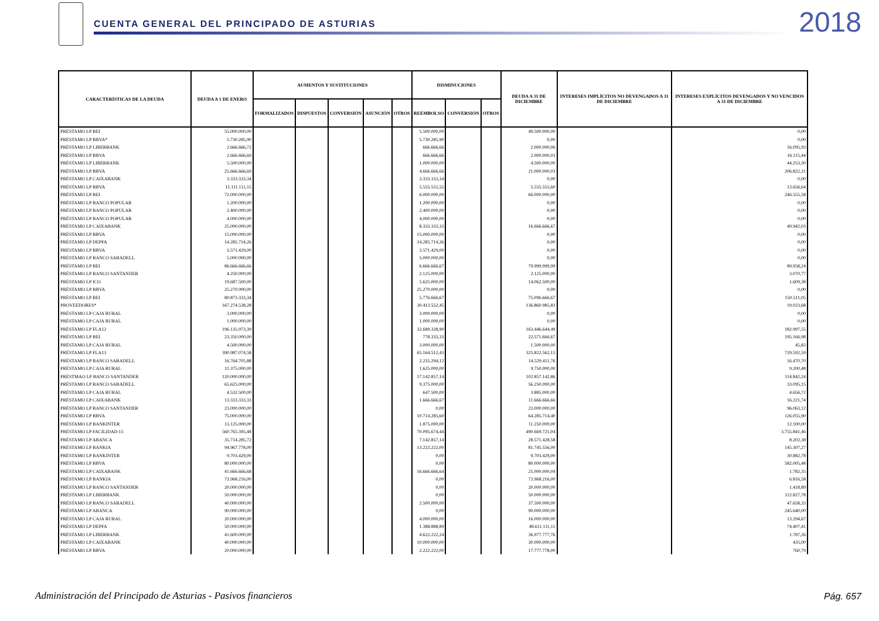CUENTA GENERAL DEL PRINCIPADO DE ASTURIAS
2018
| CARACTERÍSTICAS DE LA DEUDA | DEUDA A 1 DE ENERO | AUMENTOS Y SUSTITUCIONES | | | | | DISMINUCIONES | | | DEUDA A 31 DE DICIEMBRE | INTERESES IMPLÍCITOS NO DEVENGADOS A 31 DE DICIEMBRE | INTERESES EXPLÍCITOS DEVENGADOS Y NO VENCIDOS A 31 DE DICIEMBRE |
| --- | --- | --- | --- | --- | --- | --- | --- | --- | --- | --- | --- | --- |
| | | FORMALIZADOS | DISPUESTOS | CONVERSIÓN | ASUNCIÓN | OTROS | REEMBOLSO | CONVERSIÓN | OTROS | | | |
| PRÉSTAMO LP BEI | 55.000.000,00 | | | | | | 5.500.000,00 | | | 49.500.000,00 | | 0,00 |
| PRÉSTAMO LP BBVA* | 5.730.285,90 | | | | | | 5.730.285,90 | | | 0,00 | | 0,00 |
| PRÉSTAMO LP LIBERBANK | 2.666.666,72 | | | | | | 666.666,66 | | | 2.000.000,06 | | 16.095,93 |
| PRÉSTAMO LP BBVA | 2.666.666,69 | | | | | | 666.666,66 | | | 2.000.000,03 | | 16.115,44 |
| PRÉSTAMO LP LIBERBANK | 5.500.000,00 | | | | | | 1.000.000,00 | | | 4.500.000,00 | | 44.253,30 |
| PRÉSTAMO LP BBVA | 25.666.666,69 | | | | | | 4.666.666,66 | | | 21.000.000,03 | | 206.822,31 |
| PRÉSTAMO LP CAIXABANK | 3.333.333,34 | | | | | | 3.333.333,34 | | | 0,00 | | 0,00 |
| PRÉSTAMO LP BBVA | 11.111.111,15 | | | | | | 5.555.555,55 | | | 5.555.555,60 | | 13.656,64 |
| PRÉSTAMO LP BEI | 72.000.000,00 | | | | | | 6.000.000,00 | | | 66.000.000,00 | | 246.555,58 |
| PRÉSTAMO LP BANCO POPULAR | 1.200.000,00 | | | | | | 1.200.000,00 | | | 0,00 | | 0,00 |
| PRÉSTAMO LP BANCO POPULAR | 2.400.000,00 | | | | | | 2.400.000,00 | | | 0,00 | | 0,00 |
| PRÉSTAMO LP BANCO POPULAR | 4.000.000,00 | | | | | | 4.000.000,00 | | | 0,00 | | 0,00 |
| PRÉSTAMO LP CAIXABANK | 25.000.000,00 | | | | | | 8.333.333,33 | | | 16.666.666,67 | | 49.942,03 |
| PRÉSTAMO LP BBVA | 15.000.000,00 | | | | | | 15.000.000,00 | | | 0,00 | | 0,00 |
| PRÉSTAMO LP DEPFA | 14.285.714,26 | | | | | | 14.285.714,26 | | | 0,00 | | 0,00 |
| PRÉSTAMO LP BBVA | 3.571.429,00 | | | | | | 3.571.429,00 | | | 0,00 | | 0,00 |
| PRÉSTAMO LP BANCO SABADELL | 5.000.000,00 | | | | | | 5.000.000,00 | | | 0,00 | | 0,00 |
| PRÉSTAMO LP BEI | 86.666.666,66 | | | | | | 6.666.666,67 | | | 79.999.999,99 | | 89.958,24 |
| PRÉSTAMO LP BANCO SANTANDER | 4.250.000,00 | | | | | | 2.125.000,00 | | | 2.125.000,00 | | 3.070,77 |
| PRÉSTAMO LP ICO | 19.687.500,00 | | | | | | 5.625.000,00 | | | 14.062.500,00 | | 1.609,38 |
| PRÉSTAMO LP BBVA | 25.270.000,00 | | | | | | 25.270.000,00 | | | 0,00 | | 0,00 |
| PRÉSTAMO LP BEI | 80.873.333,34 | | | | | | 5.776.666,67 | | | 75.096.666,67 | | 150.511,05 |
| PROVEEDORES* | 167.274.538,28 | | | | | | 30.413.552,45 | | | 136.860.985,83 | | 19.023,68 |
| PRÉSTAMO LP CAJA RURAL | 3.000.000,00 | | | | | | 3.000.000,00 | | | 0,00 | | 0,00 |
| PRÉSTAMO LP CAJA RURAL | 1.000.000,00 | | | | | | 1.000.000,00 | | | 0,00 | | 0,00 |
| PRÉSTAMO LP FLA12 | 196.135.973,39 | | | | | | 32.689.328,90 | | | 163.446.644,49 | | 182.997,55 |
| PRÉSTAMO LP BEI | 23.350.000,00 | | | | | | 778.333,33 | | | 22.571.666,67 | | 195.166,98 |
| PRÉSTAMO LP CAJA RURAL | 4.500.000,00 | | | | | | 3.000.000,00 | | | 1.500.000,00 | | 45,83 |
| PRÉSTAMO LP FLA13 | 390.987.074,58 | | | | | | 65.164.512,43 | | | 325.822.562,15 | | 729.592,59 |
| PRÉSTAMO LP BANCO SABADELL | 16.764.705,88 | | | | | | 2.235.294,12 | | | 14.529.411,76 | | 16.470,70 |
| PRÉSTAMO LP CAJA RURAL | 11.375.000,00 | | | | | | 1.625.000,00 | | | 9.750.000,00 | | 9.200,48 |
| PRÉSTMAO LP BANCO SANTANDER | 120.000.000,00 | | | | | | 17.142.857,14 | | | 102.857.142,86 | | 114.842,24 |
| PRÉSTAMO LP BANCO SABADELL | 65.625.000,00 | | | | | | 9.375.000,00 | | | 56.250.000,00 | | 33.095,15 |
| PRÉSTAMO LP CAJA RURAL | 4.532.500,00 | | | | | | 647.500,00 | | | 3.885.000,00 | | 4.656,72 |
| PRÉSTAMO LP CAIXABANK | 13.333.333,33 | | | | | | 1.666.666,67 | | | 11.666.666,66 | | 16.221,74 |
| PRÉSTAMO LP BANCO SANTANDER | 23.000.000,00 | | | | | | 0,00 | | | 23.000.000,00 | | 96.063,12 |
| PRÉSTAMO LP BBVA | 75.000.000,00 | | | | | | 10.714.285,60 | | | 64.285.714,40 | | 126.055,90 |
| PRÉSTAMO LP BANKINTER | 13.125.000,00 | | | | | | 1.875.000,00 | | | 11.250.000,00 | | 12.100,00 |
| PRÉSTAMO LP FACILIDAD 15 | 560.765.395,48 | | | | | | 70.095.674,44 | | | 490.669.721,04 | | 3.755.841,46 |
| PRÉSTAMO LP ABANCA | 35.714.285,72 | | | | | | 7.142.857,14 | | | 28.571.428,58 | | 8.202,38 |
| PRÉSTAMO LP BANKIA | 94.967.778,00 | | | | | | 13.222.222,00 | | | 81.745.556,00 | | 145.307,27 |
| PRÉSTAMO LP BANKINTER | 9.703.429,00 | | | | | | 0,00 | | | 9.703.429,00 | | 30.882,78 |
| PRÉSTAMO LP BBVA | 80.000.000,00 | | | | | | 0,00 | | | 80.000.000,00 | | 582.005,48 |
| PRÉSTAMO LP CAIXABANK | 41.666.666,68 | | | | | | 16.666.666,64 | | | 25.000.000,04 | | 1.782,35 |
| PRÉSTAMO LP BANKIA | 73.968.216,00 | | | | | | 0,00 | | | 73.968.216,00 | | 6.816,58 |
| PRÉSTAMO LP BANCO SANTANDER | 20.000.000,00 | | | | | | 0,00 | | | 20.000.000,00 | | 1.418,89 |
| PRÉSTAMO LP LIBERBANK | 50.000.000,00 | | | | | | 0,00 | | | 50.000.000,00 | | 112.827,78 |
| PRÉSTAMO LP BANCO SABADELL | 40.000.000,00 | | | | | | 2.500.000,00 | | | 37.500.000,00 | | 47.658,33 |
| PRÉSTAMO LP ABANCA | 90.000.000,00 | | | | | | 0,00 | | | 90.000.000,00 | | 245.640,00 |
| PRÉSTAMO LP CAJA RURAL | 20.000.000,00 | | | | | | 4.000.000,00 | | | 16.000.000,00 | | 13.294,67 |
| PRÉSTAMO LP DEPFA | 50.000.000,00 | | | | | | 1.388.888,89 | | | 48.611.111,11 | | 74.407,41 |
| PRÉSTAMO LP LIBERBANK | 41.600.000,00 | | | | | | 4.622.222,24 | | | 36.977.777,76 | | 1.787,26 |
| PRÉSTAMO LP CAIXABANK | 40.000.000,00 | | | | | | 10.000.000,00 | | | 30.000.000,00 | | 435,00 |
| PRÉSTAMO LP BBVA | 20.000.000,00 | | | | | | 2.222.222,00 | | | 17.777.778,00 | | 760,79 |
Administración del Principado de Asturias - Pasivos financieros
Pág. 657